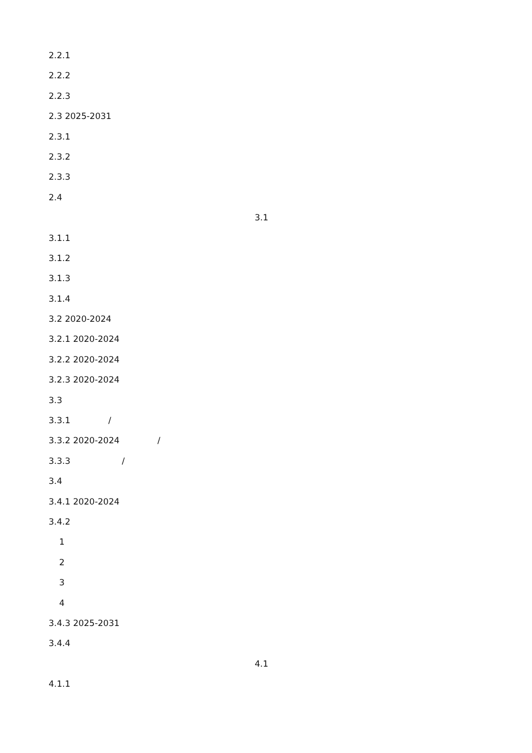2.2.1
2.2.2
2.2.3
2.3 2025-2031
2.3.1
2.3.2
2.3.3
2.4
3.1
3.1.1
3.1.2
3.1.3
3.1.4
3.2 2020-2024
3.2.1 2020-2024
3.2.2 2020-2024
3.2.3 2020-2024
3.3
3.3.1 /
3.3.2 2020-2024 /
3.3.3 /
3.4
3.4.1 2020-2024
3.4.2
1
2
3
4
3.4.3 2025-2031
3.4.4
4.1
4.1.1